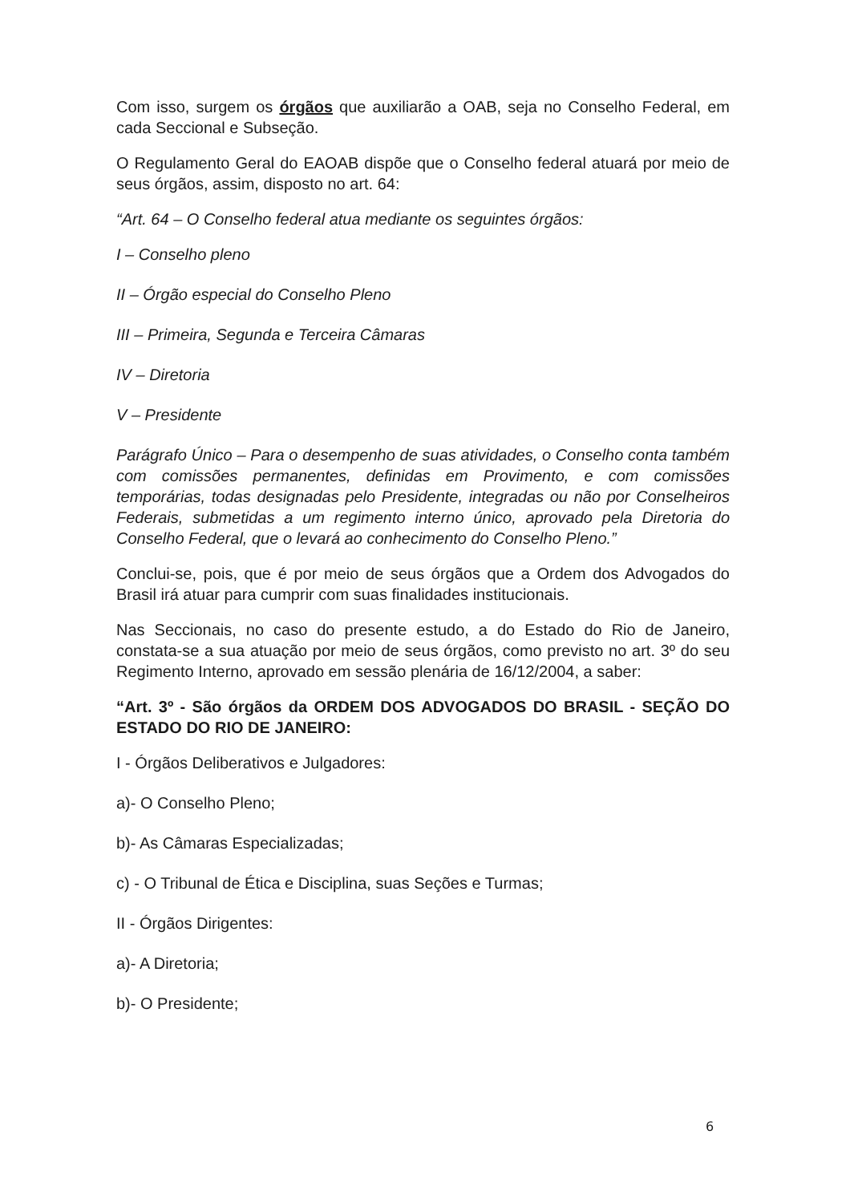Com isso, surgem os órgãos que auxiliarão a OAB, seja no Conselho Federal, em cada Seccional e Subseção.
O Regulamento Geral do EAOAB dispõe que o Conselho federal atuará por meio de seus órgãos, assim, disposto no art. 64:
“Art. 64 – O Conselho federal atua mediante os seguintes órgãos:
I – Conselho pleno
II – Órgão especial do Conselho Pleno
III – Primeira, Segunda e Terceira Câmaras
IV – Diretoria
V – Presidente
Parágrafo Único – Para o desempenho de suas atividades, o Conselho conta também com comissões permanentes, definidas em Provimento, e com comissões temporárias, todas designadas pelo Presidente, integradas ou não por Conselheiros Federais, submetidas a um regimento interno único, aprovado pela Diretoria do Conselho Federal, que o levará ao conhecimento do Conselho Pleno.”
Conclui-se, pois, que é por meio de seus órgãos que a Ordem dos Advogados do Brasil irá atuar para cumprir com suas finalidades institucionais.
Nas Seccionais, no caso do presente estudo, a do Estado do Rio de Janeiro, constata-se a sua atuação por meio de seus órgãos, como previsto no art. 3º do seu Regimento Interno, aprovado em sessão plenária de 16/12/2004, a saber:
“Art. 3º - São órgãos da ORDEM DOS ADVOGADOS DO BRASIL - SEÇÃO DO ESTADO DO RIO DE JANEIRO:
I - Órgãos Deliberativos e Julgadores:
a)- O Conselho Pleno;
b)- As Câmaras Especializadas;
c) - O Tribunal de Ética e Disciplina, suas Seções e Turmas;
II - Órgãos Dirigentes:
a)- A Diretoria;
b)- O Presidente;
6